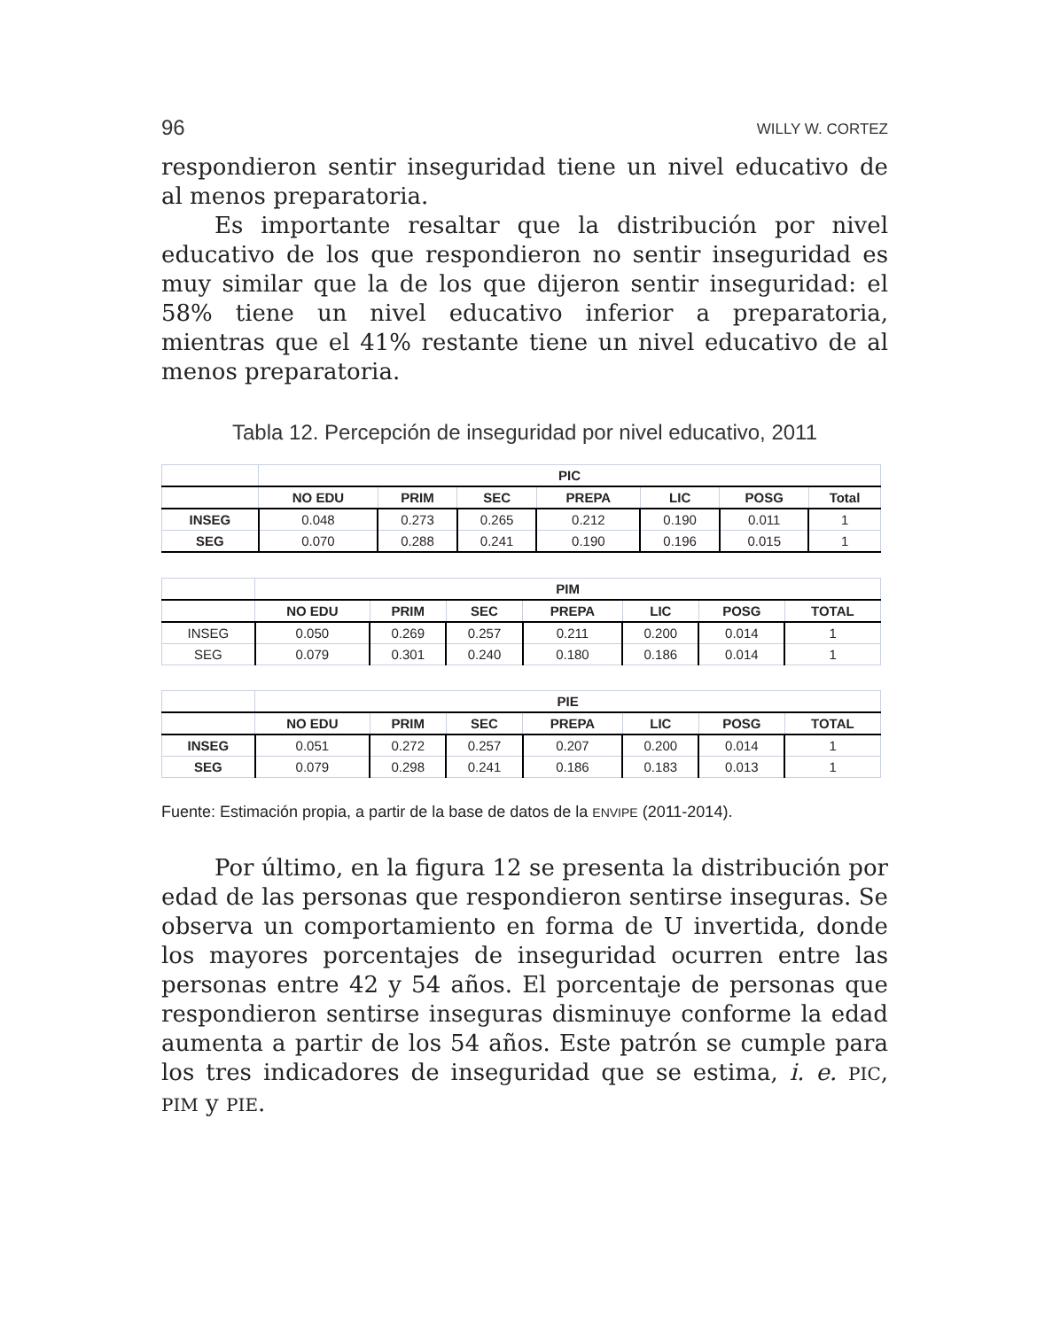96 WILLY W. CORTEZ
respondieron sentir inseguridad tiene un nivel educativo de al menos preparatoria.
Es importante resaltar que la distribución por nivel educativo de los que respondieron no sentir inseguridad es muy similar que la de los que dijeron sentir inseguridad: el 58% tiene un nivel educativo inferior a preparatoria, mientras que el 41% restante tiene un nivel educativo de al menos preparatoria.
Tabla 12. Percepción de inseguridad por nivel educativo, 2011
| | PIC | | | | | | |
| --- | --- | --- | --- | --- | --- | --- | --- |
| | NO EDU | PRIM | SEC | PREPA | LIC | POSG | Total |
| INSEG | 0.048 | 0.273 | 0.265 | 0.212 | 0.190 | 0.011 | 1 |
| SEG | 0.070 | 0.288 | 0.241 | 0.190 | 0.196 | 0.015 | 1 |
| | PIM | | | | | | |
| --- | --- | --- | --- | --- | --- | --- | --- |
| | NO EDU | PRIM | SEC | PREPA | LIC | POSG | TOTAL |
| INSEG | 0.050 | 0.269 | 0.257 | 0.211 | 0.200 | 0.014 | 1 |
| SEG | 0.079 | 0.301 | 0.240 | 0.180 | 0.186 | 0.014 | 1 |
| | PIE | | | | | | |
| --- | --- | --- | --- | --- | --- | --- | --- |
| | NO EDU | PRIM | SEC | PREPA | LIC | POSG | TOTAL |
| INSEG | 0.051 | 0.272 | 0.257 | 0.207 | 0.200 | 0.014 | 1 |
| SEG | 0.079 | 0.298 | 0.241 | 0.186 | 0.183 | 0.013 | 1 |
Fuente: Estimación propia, a partir de la base de datos de la ENVIPE (2011-2014).
Por último, en la figura 12 se presenta la distribución por edad de las personas que respondieron sentirse inseguras. Se observa un comportamiento en forma de U invertida, donde los mayores porcentajes de inseguridad ocurren entre las personas entre 42 y 54 años. El porcentaje de personas que respondieron sentirse inseguras disminuye conforme la edad aumenta a partir de los 54 años. Este patrón se cumple para los tres indicadores de inseguridad que se estima, i. e. PIC, PIM y PIE.